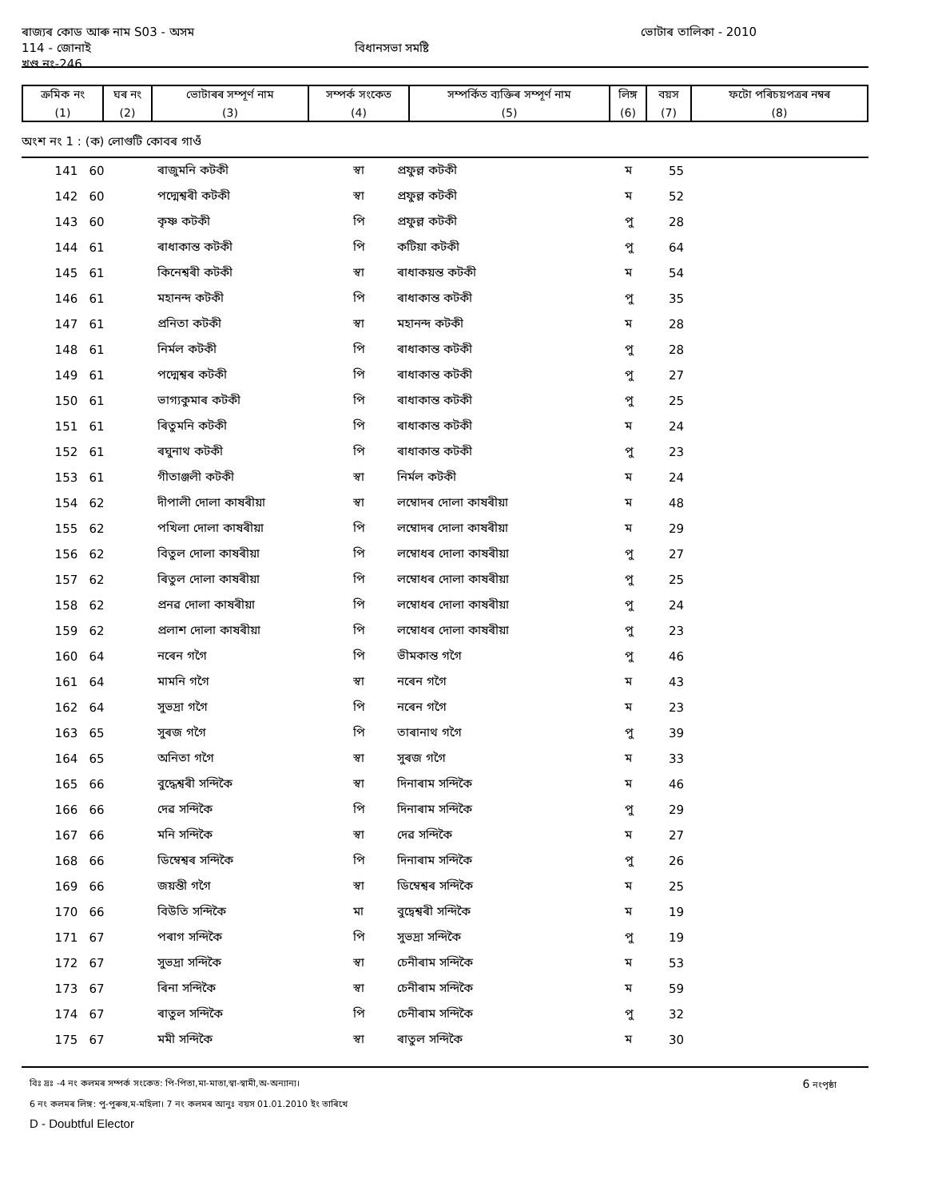ৰাজ্যৰ কোড আৰু নাম S03 - অসম ভোটাৰ তালিকা - 2010
114 - জোনাই বিধানসভা সমষ্টি
খণ্ড নং-246
| ক্ৰমিক নং | ঘৰ নং | ভোটাৰৰ সম্পূৰ্ণ নাম | সম্পৰ্ক সংকেত | সম্পৰ্কিত ব্যক্তিৰ সম্পূৰ্ণ নাম | লিঙ্গ | বয়স | ফটো পৰিচয়পত্ৰৰ নম্বৰ |
| (1) | (2) | (3) | (4) | (5) | (6) | (7) | (8) |
অংশ নং 1 : (ক) লোগুটি কোবৰ গাওঁ
| 141 | 60 | ৰাজুমনি কটকী | স্বা | প্ৰফুল্ল কটকী | ম | 55 |
| 142 | 60 | পদ্মেশ্বৰী কটকী | স্বা | প্ৰফুল্ল কটকী | ম | 52 |
| 143 | 60 | কৃষ্ণ কটকী | পি | প্ৰফুল্ল কটকী | পু | 28 |
| 144 | 61 | ৰাধাকান্ত কটকী | পি | কটিয়া কটকী | পু | 64 |
| 145 | 61 | কিনেশ্বৰী কটকী | স্বা | ৰাধাকয়ন্ত কটকী | ম | 54 |
| 146 | 61 | মহানন্দ কটকী | পি | ৰাধাকান্ত কটকী | পু | 35 |
| 147 | 61 | প্ৰনিতা কটকী | স্বা | মহানন্দ কটকী | ম | 28 |
| 148 | 61 | নিৰ্মল কটকী | পি | ৰাধাকান্ত কটকী | পু | 28 |
| 149 | 61 | পদ্মেশ্বৰ কটকী | পি | ৰাধাকান্ত কটকী | পু | 27 |
| 150 | 61 | ভাগ্যকুমাৰ কটকী | পি | ৰাধাকান্ত কটকী | পু | 25 |
| 151 | 61 | ৰিতুমনি কটকী | পি | ৰাধাকান্ত কটকী | ম | 24 |
| 152 | 61 | ৰঘুনাথ কটকী | পি | ৰাধাকান্ত কটকী | পু | 23 |
| 153 | 61 | গীতাঞ্জলী কটকী | স্বা | নিৰ্মল কটকী | ম | 24 |
| 154 | 62 | দীপালী দোলা কাষৰীয়া | স্বা | লম্বোদৰ দোলা কাষৰীয়া | ম | 48 |
| 155 | 62 | পখিলা দোলা কাষৰীয়া | পি | লম্বোদৰ দোলা কাষৰীয়া | ম | 29 |
| 156 | 62 | বিতুল দোলা কাষৰীয়া | পি | লম্বোধৰ দোলা কাষৰীয়া | পু | 27 |
| 157 | 62 | ৰিতুল দোলা কাষৰীয়া | পি | লম্বোধৰ দোলা কাষৰীয়া | পু | 25 |
| 158 | 62 | প্ৰনৱ দোলা কাষৰীয়া | পি | লম্বোধৰ দোলা কাষৰীয়া | পু | 24 |
| 159 | 62 | প্ৰলাশ দোলা কাষৰীয়া | পি | লম্বোধৰ দোলা কাষৰীয়া | পু | 23 |
| 160 | 64 | নৰেন গগৈ | পি | ভীমকান্ত গগৈ | পু | 46 |
| 161 | 64 | মামনি গগৈ | স্বা | নৰেন গগৈ | ম | 43 |
| 162 | 64 | সুভদ্ৰা গগৈ | পি | নৰেন গগৈ | ম | 23 |
| 163 | 65 | সুৰজ গগৈ | পি | তাৰানাথ গগৈ | পু | 39 |
| 164 | 65 | অনিতা গগৈ | স্বা | সুৰজ গগৈ | ম | 33 |
| 165 | 66 | বুদ্ধেশ্বৰী সন্দিকৈ | স্বা | দিনাৰাম সন্দিকৈ | ম | 46 |
| 166 | 66 | দেৱ সন্দিকৈ | পি | দিনাৰাম সন্দিকৈ | পু | 29 |
| 167 | 66 | মনি সন্দিকৈ | স্বা | দেৱ সন্দিকৈ | ম | 27 |
| 168 | 66 | ডিম্বেশ্বৰ সন্দিকৈ | পি | দিনাৰাম সন্দিকৈ | পু | 26 |
| 169 | 66 | জয়ন্তী গগৈ | স্বা | ডিম্বেশ্বৰ সন্দিকৈ | ম | 25 |
| 170 | 66 | বিউতি সন্দিকৈ | মা | বুদ্বেশ্বৰী সন্দিকৈ | ম | 19 |
| 171 | 67 | পৰাগ সন্দিকৈ | পি | সুভদ্ৰা সন্দিকৈ | পু | 19 |
| 172 | 67 | সুভদ্ৰা সন্দিকৈ | স্বা | চেনীৰাম সন্দিকৈ | ম | 53 |
| 173 | 67 | ৰিনা সন্দিকৈ | স্বা | চেনীৰাম সন্দিকৈ | ম | 59 |
| 174 | 67 | ৰাতুল সন্দিকৈ | পি | চেনীৰাম সন্দিকৈ | পু | 32 |
| 175 | 67 | মমী সন্দিকৈ | স্বা | ৰাতুল সন্দিকৈ | ম | 30 |
বিঃ দ্ৰঃ -4 নং কলমৰ সম্পৰ্ক সংকেত: পি-পিতা,মা-মাতা,স্বা-স্বামী,অ-অন্যান্য। 6 নংপৃষ্ঠা
6 নং কলমৰ লিঙ্গ: পু-পুৰুষ,ম-মহিলা। 7 নং কলমৰ আনুঃ বয়স 01.01.2010 ইং তাৰিখে
D - Doubtful Elector